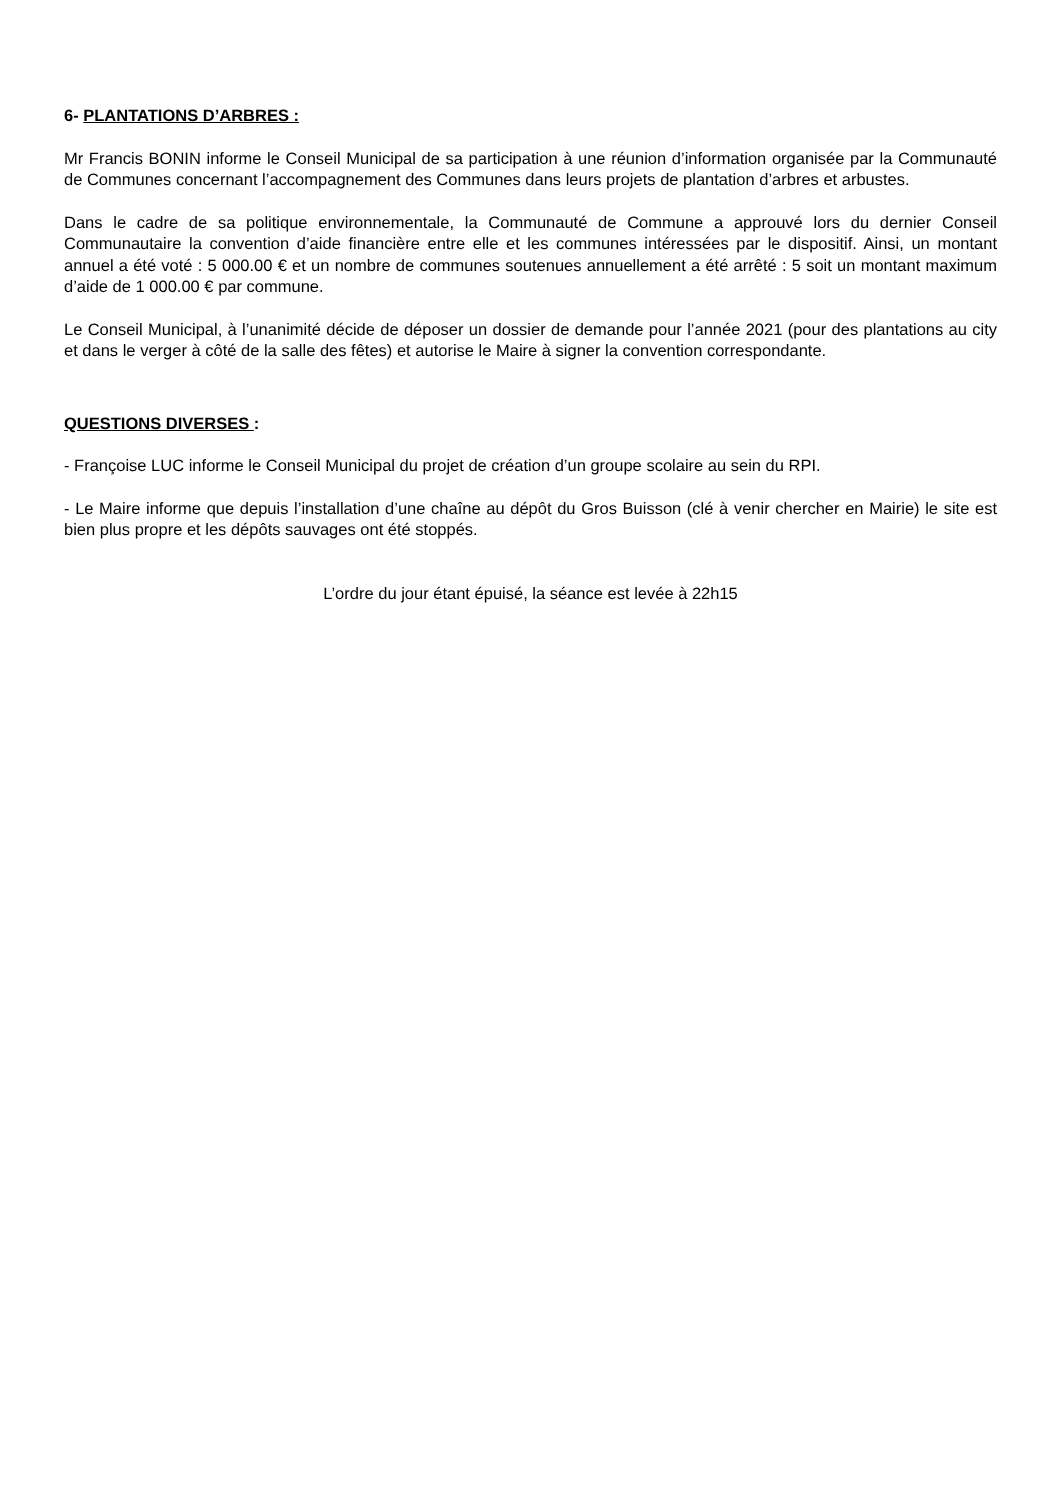6- PLANTATIONS D’ARBRES :
Mr Francis BONIN informe le Conseil Municipal de sa participation à une réunion d’information organisée par la Communauté de Communes concernant l’accompagnement des Communes dans leurs projets de plantation d’arbres et arbustes.
Dans le cadre de sa politique environnementale, la Communauté de Commune a approuvé lors du dernier Conseil Communautaire la convention d’aide financière entre elle et les communes intéressées par le dispositif. Ainsi, un montant annuel a été voté : 5 000.00 € et un nombre de communes soutenues annuellement a été arrêté : 5 soit un montant maximum d’aide de 1 000.00 € par commune.
Le Conseil Municipal, à l’unanimité décide de déposer un dossier de demande pour l’année 2021 (pour des plantations au city et dans le verger à côté de la salle des fêtes) et autorise le Maire à signer la convention correspondante.
QUESTIONS DIVERSES :
- Françoise LUC informe le Conseil Municipal du projet de création d’un groupe scolaire au sein du RPI.
- Le Maire informe que depuis l’installation d’une chaîne au dépôt du Gros Buisson (clé à venir chercher en Mairie) le site est bien plus propre et les dépôts sauvages ont été stoppés.
L’ordre du jour étant épuisé, la séance est levée à 22h15